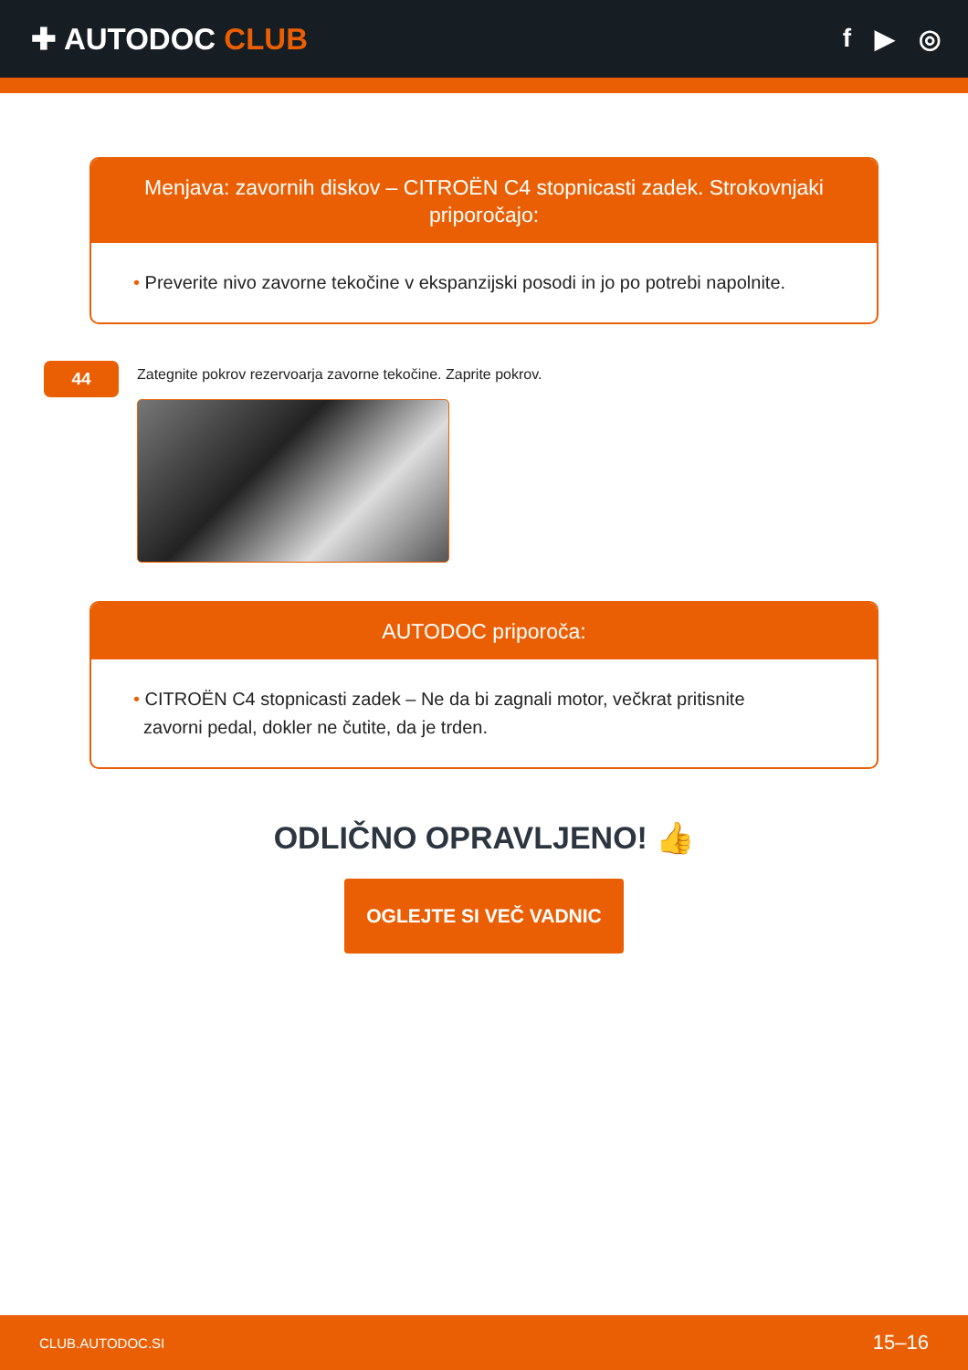✚ AUTODOC CLUB
f ▶ ◎
Menjava: zavornih diskov – CITROËN C4 stopnicasti zadek. Strokovnjaki priporočajo:
• Preverite nivo zavorne tekočine v ekspanzijski posodi in jo po potrebi napolnite.
44
Zategnite pokrov rezervoarja zavorne tekočine. Zaprite pokrov.
AUTODOC priporoča:
• CITROËN C4 stopnicasti zadek – Ne da bi zagnali motor, večkrat pritisnite
zavorni pedal, dokler ne čutite, da je trden.
ODLIČNO OPRAVLJENO! 👍
OGLEJTE SI VEČ VADNIC
CLUB.AUTODOC.SI 15–16